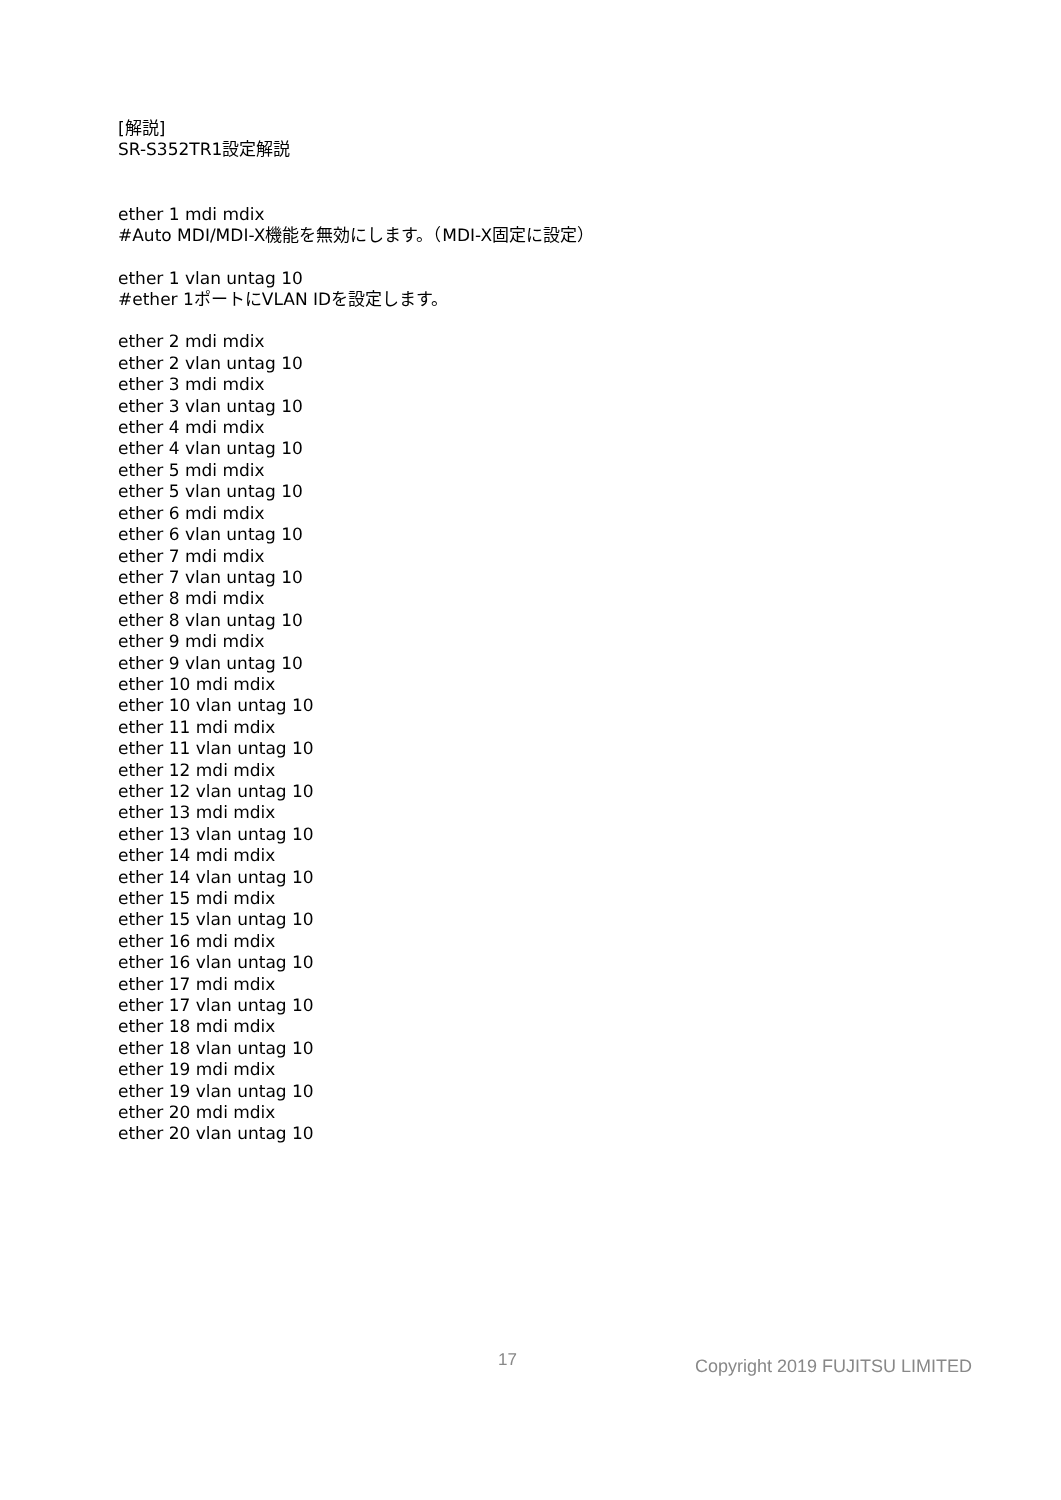[解説]
SR-S352TR1設定解説
ether 1 mdi mdix
#Auto MDI/MDI-X機能を無効にします。（MDI-X固定に設定）
ether 1 vlan untag 10
#ether 1ポートにVLAN IDを設定します。
ether 2 mdi mdix
ether 2 vlan untag 10
ether 3 mdi mdix
ether 3 vlan untag 10
ether 4 mdi mdix
ether 4 vlan untag 10
ether 5 mdi mdix
ether 5 vlan untag 10
ether 6 mdi mdix
ether 6 vlan untag 10
ether 7 mdi mdix
ether 7 vlan untag 10
ether 8 mdi mdix
ether 8 vlan untag 10
ether 9 mdi mdix
ether 9 vlan untag 10
ether 10 mdi mdix
ether 10 vlan untag 10
ether 11 mdi mdix
ether 11 vlan untag 10
ether 12 mdi mdix
ether 12 vlan untag 10
ether 13 mdi mdix
ether 13 vlan untag 10
ether 14 mdi mdix
ether 14 vlan untag 10
ether 15 mdi mdix
ether 15 vlan untag 10
ether 16 mdi mdix
ether 16 vlan untag 10
ether 17 mdi mdix
ether 17 vlan untag 10
ether 18 mdi mdix
ether 18 vlan untag 10
ether 19 mdi mdix
ether 19 vlan untag 10
ether 20 mdi mdix
ether 20 vlan untag 10
17 Copyright 2019 FUJITSU LIMITED